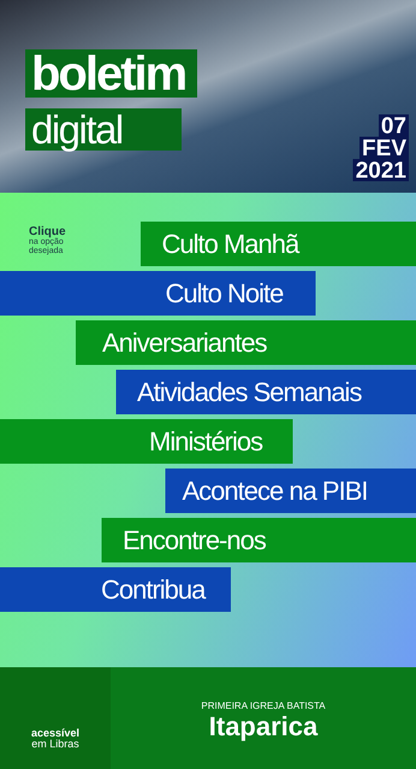boletim
digital
07
FEV
2021
Clique
na opção
desejada
Culto Manhã
Culto Noite
Aniversariantes
Atividades Semanais
Ministérios
Acontece na PIBI
Encontre-nos
Contribua
acessível
em Libras
PRIMEIRA IGREJA BATISTA
Itaparica